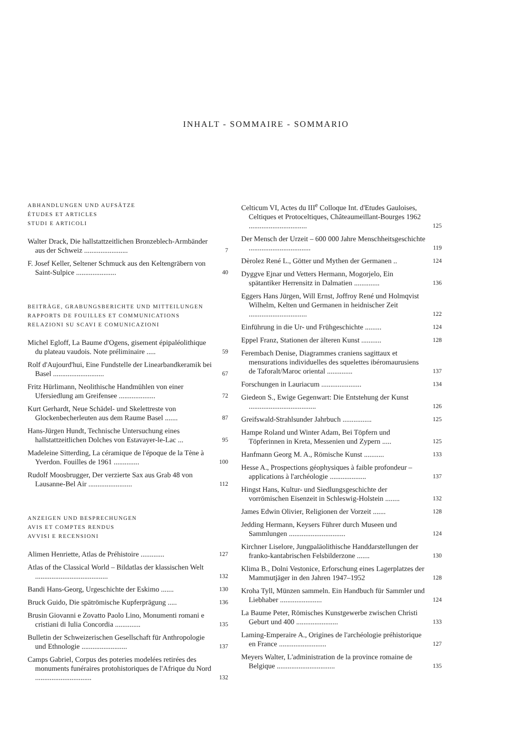INHALT - SOMMAIRE - SOMMARIO
ABHANDLUNGEN UND AUFSÄTZE
ÉTUDES ET ARTICLES
STUDI E ARTICOLI
Walter Drack, Die hallstattzeitlichen Bronzeblech-Armbänder aus der Schweiz ........................
7
F. Josef Keller, Seltener Schmuck aus den Keltengräbern von Saint-Sulpice ......................
40
BEITRÄGE, GRABUNGSBERICHTE UND MITTEILUNGEN
RAPPORTS DE FOUILLES ET COMMUNICATIONS
RELAZIONI SU SCAVI E COMUNICAZIONI
Michel Egloff, La Baume d'Ogens, gisement épipaléolithique du plateau vaudois. Note préliminaire .....
59
Rolf d'Aujourd'hui, Eine Fundstelle der Linearbandkeramik bei Basel ............................
67
Fritz Hürlimann, Neolithische Handmühlen von einer Ufersiedlung am Greifensee ....................
72
Kurt Gerhardt, Neue Schädel- und Skelettreste von Glockenbecherleuten aus dem Raume Basel .......
87
Hans-Jürgen Hundt, Technische Untersuchung eines hallstattzeitlichen Dolches von Estavayer-le-Lac ...
95
Madeleine Sitterding, La céramique de l'époque de la Tène à Yverdon. Fouilles de 1961 ..............
100
Rudolf Moosbrugger, Der verzierte Sax aus Grab 48 von Lausanne-Bel Air ........................
112
ANZEIGEN UND BESPRECHUNGEN
AVIS ET COMPTES RENDUS
AVVISI E RECENSIONI
Alimen Henriette, Atlas de Préhistoire .............
127
Atlas of the Classical World – Bildatlas der klassischen Welt ........................................
132
Bandi Hans-Georg, Urgeschichte der Eskimo .......
130
Bruck Guido, Die spätrömische Kupferprägung .....
136
Brusin Giovanni e Zovatto Paolo Lino, Monumenti romani e cristiani di Iulia Concordia ..............
135
Bulletin der Schweizerischen Gesellschaft für Anthropologie und Ethnologie .........................
137
Camps Gabriel, Corpus des poteries modelées retirées des monuments funéraires protohistoriques de l'Afrique du Nord ...............................
132
Celticum VI, Actes du III<sup>e</sup> Colloque Int. d'Etudes Gauloises, Celtiques et Protoceltiques, Châteaumeillant-Bourges 1962 ................................
125
Der Mensch der Urzeit – 600 000 Jahre Menschheitsgeschichte ..................................
119
Dèrolez René L., Götter und Mythen der Germanen ..
124
Dyggve Ejnar und Vetters Hermann, Mogorjelo, Ein spätantiker Herrensitz in Dalmatien ..............
136
Eggers Hans Jürgen, Will Ernst, Joffroy René und Holmqvist Wilhelm, Kelten und Germanen in heidnischer Zeit ................................
122
Einführung in die Ur- und Frühgeschichte .........
124
Eppel Franz, Stationen der älteren Kunst ...........
128
Ferembach Denise, Diagrammes craniens sagittaux et mensurations individuelles des squelettes ibéromaurusiens de Taforalt/Maroc oriental ..............
137
Forschungen in Lauriacum ......................
134
Giedeon S., Ewige Gegenwart: Die Entstehung der Kunst .....................................
126
Greifswald-Strahlsunder Jahrbuch ................
125
Hampe Roland und Winter Adam, Bei Töpfern und Töpferinnen in Kreta, Messenien und Zypern .....
125
Hanfmann Georg M. A., Römische Kunst ...........
133
Hesse A., Prospections géophysiques à faible profondeur – applications à l'archéologie ....................
137
Hingst Hans, Kultur- und Siedlungsgeschichte der vorrömischen Eisenzeit in Schleswig-Holstein ........
132
James Edwin Olivier, Religionen der Vorzeit .......
128
Jedding Hermann, Keysers Führer durch Museen und Sammlungen ...............................
124
Kirchner Liselore, Jungpaläolithische Handdarstellungen der franko-kantabrischen Felsbilderzone .......
130
Klima B., Dolni Vestonice, Erforschung eines Lagerplatzes der Mammutjäger in den Jahren 1947–1952
128
Kroha Tyll, Münzen sammeln. Ein Handbuch für Sammler und Liebhaber .......................
124
La Baume Peter, Römisches Kunstgewerbe zwischen Christi Geburt und 400 .......................
133
Laming-Emperaire A., Origines de l'archéologie préhistorique en France ..........................
127
Meyers Walter, L'administration de la province romaine de Belgique ................................
135